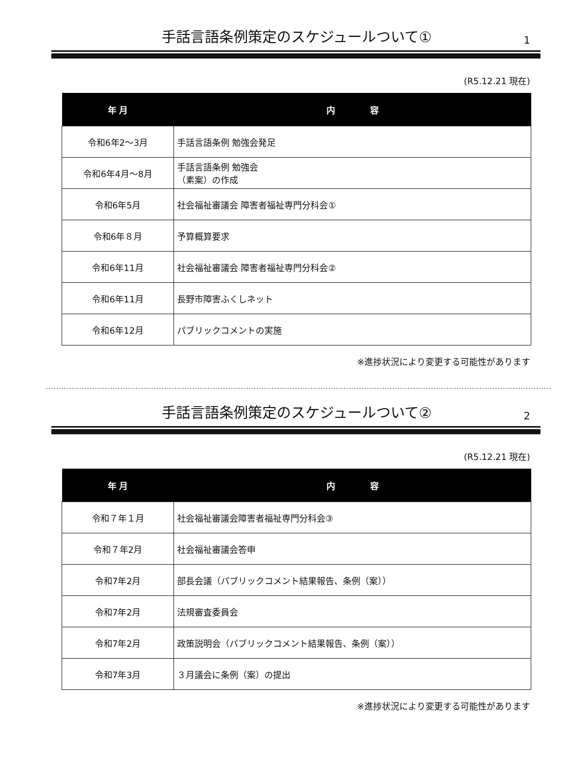手話言語条例策定のスケジュールついて① 1
(R5.12.21 現在)
| 年 月 | 内 容 |
| --- | --- |
| 令和6年2～3月 | 手話言語条例 勉強会発足 |
| 令和6年4月～8月 | 手話言語条例 勉強会 （素案）の作成 |
| 令和6年5月 | 社会福祉審議会 障害者福祉専門分科会① |
| 令和6年８月 | 予算概算要求 |
| 令和6年11月 | 社会福祉審議会 障害者福祉専門分科会② |
| 令和6年11月 | 長野市障害ふくしネット |
| 令和6年12月 | パブリックコメントの実施 |
※進捗状況により変更する可能性があります
手話言語条例策定のスケジュールついて② 2
(R5.12.21 現在)
| 年 月 | 内 容 |
| --- | --- |
| 令和７年１月 | 社会福祉審議会障害者福祉専門分科会③ |
| 令和７年2月 | 社会福祉審議会答申 |
| 令和7年2月 | 部長会議（パブリックコメント結果報告、条例（案）） |
| 令和7年2月 | 法規審査委員会 |
| 令和7年2月 | 政策説明会（パブリックコメント結果報告、条例（案）） |
| 令和7年3月 | ３月議会に条例（案）の提出 |
※進捗状況により変更する可能性があります